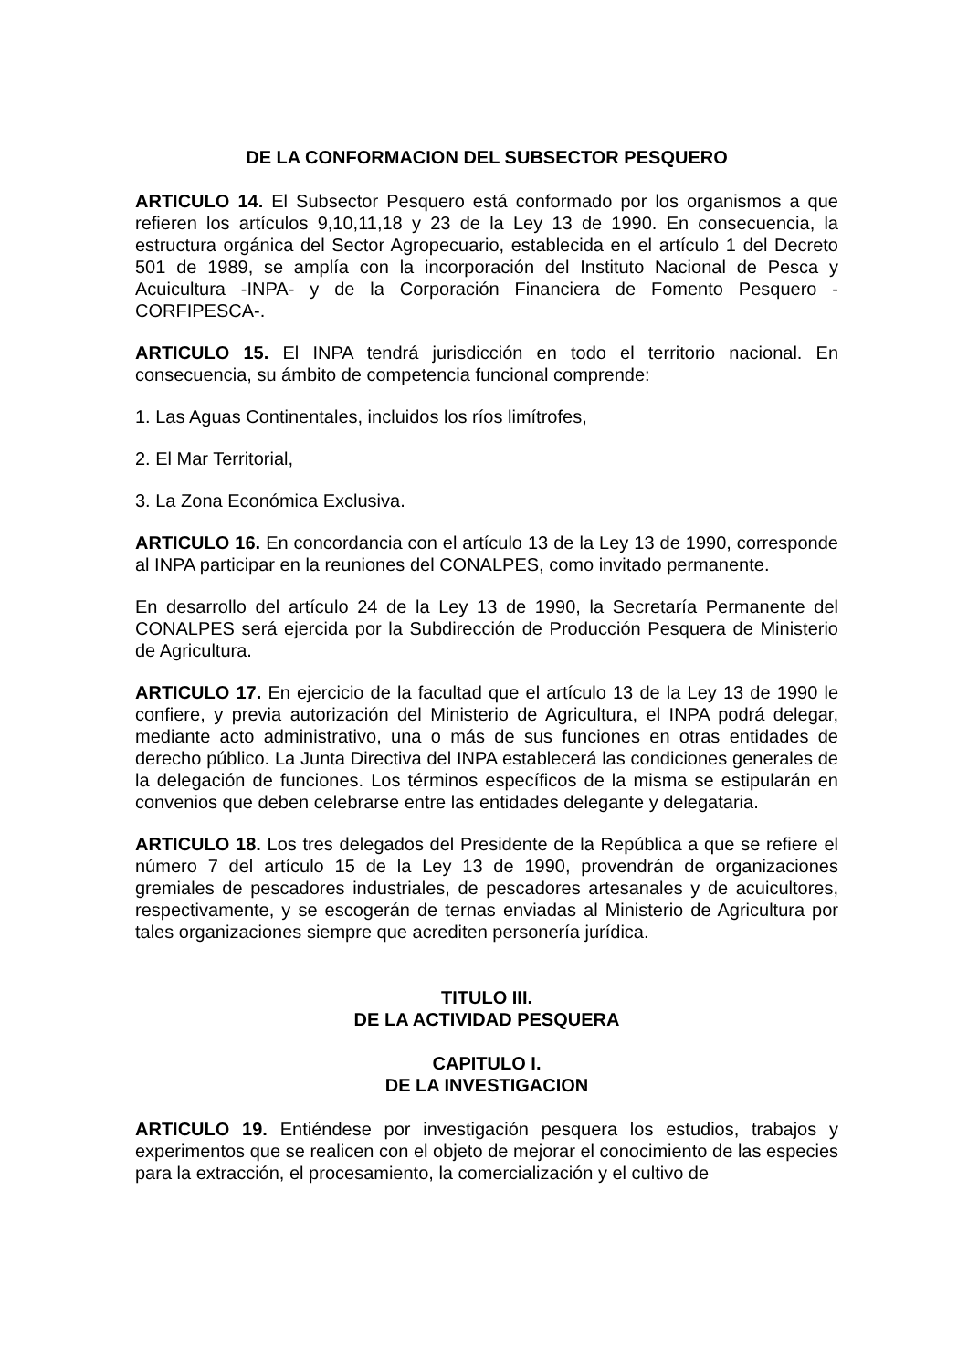DE LA CONFORMACION DEL SUBSECTOR PESQUERO
ARTICULO 14. El Subsector Pesquero está conformado por los organismos a que refieren los artículos 9,10,11,18 y 23 de la Ley 13 de 1990. En consecuencia, la estructura orgánica del Sector Agropecuario, establecida en el artículo 1 del Decreto 501 de 1989, se amplía con la incorporación del Instituto Nacional de Pesca y Acuicultura -INPA- y de la Corporación Financiera de Fomento Pesquero -CORFIPESCA-.
ARTICULO 15. El INPA tendrá jurisdicción en todo el territorio nacional. En consecuencia, su ámbito de competencia funcional comprende:
1. Las Aguas Continentales, incluidos los ríos limítrofes,
2. El Mar Territorial,
3. La Zona Económica Exclusiva.
ARTICULO 16. En concordancia con el artículo 13 de la Ley 13 de 1990, corresponde al INPA participar en la reuniones del CONALPES, como invitado permanente.
En desarrollo del artículo 24 de la Ley 13 de 1990, la Secretaría Permanente del CONALPES será ejercida por la Subdirección de Producción Pesquera de Ministerio de Agricultura.
ARTICULO 17. En ejercicio de la facultad que el artículo 13 de la Ley 13 de 1990 le confiere, y previa autorización del Ministerio de Agricultura, el INPA podrá delegar, mediante acto administrativo, una o más de sus funciones en otras entidades de derecho público. La Junta Directiva del INPA establecerá las condiciones generales de la delegación de funciones. Los términos específicos de la misma se estipularán en convenios que deben celebrarse entre las entidades delegante y delegataria.
ARTICULO 18. Los tres delegados del Presidente de la República a que se refiere el número 7 del artículo 15 de la Ley 13 de 1990, provendrán de organizaciones gremiales de pescadores industriales, de pescadores artesanales y de acuicultores, respectivamente, y se escogerán de ternas enviadas al Ministerio de Agricultura por tales organizaciones siempre que acrediten personería jurídica.
TITULO III.
DE LA ACTIVIDAD PESQUERA
CAPITULO I.
DE LA INVESTIGACION
ARTICULO 19. Entiéndese por investigación pesquera los estudios, trabajos y experimentos que se realicen con el objeto de mejorar el conocimiento de las especies para la extracción, el procesamiento, la comercialización y el cultivo de